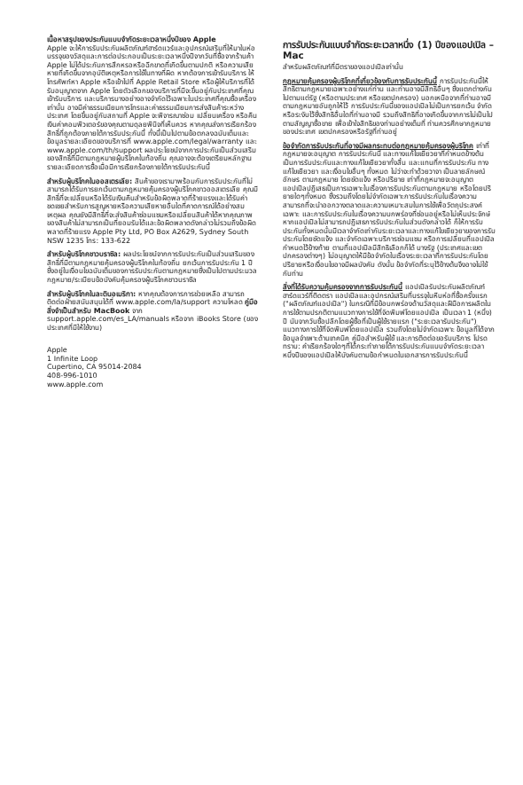เนื้อหาสรุปของประกันแบบจำกัดระยะเวลาหนึ่งปีของ Apple
Apple จะให้การรับประกันผลิตภัณฑ์ฮาร์ดแวร์และอุปกรณ์เสริมที่ให้มาในห่อบรรจุของวัสดุและการต่อประกอบเป็นระยะเวลาหนึ่งปีจากวันที่ซื้อจากร้านค้า Apple ไม่ได้ประกันการสึกหรอหรือฉีกขาดที่เกิดขึ้นตามปกติ หรือความเสียหายที่เกิดขึ้นจากอุบัติเหตุหรือการใช้ในทางที่ผิด หากต้องการเข้ารับบริการ ให้โทรศัพท์หา Apple หรือเข้าไปที่ Apple Retail Store หรือผู้ให้บริการที่ได้รับอนุญาตจาก Apple โดยตัวเลือกของบริการที่มีจะขึ้นอยู่กับประเทศที่คุณเข้ารับบริการ และบริการบางอย่างอาจจำกัดไว้เฉพาะในประเทศที่คุณซื้อเครื่องเท่านั้น อาจมีค่าธรรมเนียมการโทรและค่าธรรมเนียมการส่งสินค้าระหว่างประเทศ โดยขึ้นอยู่กับสถานที่ Apple จะพิจารณาซ่อม เปลี่ยนเครื่อง หรือคืนเงินค่าคอมพิวเตอร์ของคุณตามดุลยพินิจที่เห็นควร หากคุณส่งการเรียกร้องสิทธิ์ที่ถูกต้องภายใต้การรับประกันนี้ ทั้งนี้เป็นไปตามข้อตกลงฉบับเต็มและข้อมูลรายละเอียดของบริการที่ www.apple.com/legal/warranty และ www.apple.com/th/support ผลประโยชน์จากการประกันเป็นส่วนเสริมของสิทธิ์ที่มีตามกฎหมายผู้บริโภคในท้องถิ่น คุณอาจจะต้องเตรียมหลักฐานรายละเอียดการซื้อเมื่อมีการเรียกร้องภายใต้การรับประกันนี้
สำหรับผู้บริโภคในออสเตรเลีย: สินค้าของเรามาพร้อมกับการรับประกันที่ไม่สามารถได้รับการยกเว้นตามกฎหมายคุ้มครองผู้บริโภคชาวออสเตรเลีย คุณมีสิทธิ์ที่จะเปลี่ยนหรือได้รับเงินคืนสำหรับข้อผิดพลาดที่ร้ายแรงและได้รับค่าชดเชยสำหรับการสูญหายหรือความเสียหายอื่นใดที่คาดการณ์ได้อย่างสมเหตุผล คุณยังมีสิทธิ์ที่จะส่งสินค้าซ่อมแซมหรือเปลี่ยนสินค้าได้หากคุณภาพของสินค้าไม่สามารถเป็นที่ยอมรับได้และข้อผิดพลาดดังกล่าวไม่รวมถึงข้อผิดพลาดที่ร้ายแรง Apple Pty Ltd, PO Box A2629, Sydney South NSW 1235 โทร: 133-622
สำหรับผู้บริโภคชาวบราซิล: ผลประโยชน์จากการรับประกันเป็นส่วนเสริมของสิทธิ์ที่มีตามกฎหมายคุ้มครองผู้บริโภคในท้องถิ่น ยกเว้นการรับประกัน 1 ปี ซึ่งอยู่ในเงื่อนไขฉบับเต็มของการรับประกันตามกฎหมายซึ่งเป็นไปตามประมวลกฎหมาย/ระเบียบข้อบังคับคุ้มครองผู้บริโภคชาวบราซิล
สำหรับผู้บริโภคในละตินอเมริกา: หากคุณต้องการการช่วยเหลือ สามารถติดต่อฝ่ายสนับสนุนได้ที่ www.apple.com/la/support ความโหลด คู่มือสิ่งจำเป็นสำหรับ MacBook จาก support.apple.com/es_LA/manuals หรือจาก iBooks Store (ของประเทศที่มีให้ใช้งาน)
Apple
1 Infinite Loop
Cupertino, CA 95014-2084
408-996-1010
www.apple.com
การรับประกันแบบจำกัดระยะเวลาหนึ่ง (1) ปีของแอปเปิล – Mac
สำหรับผลิตภัณฑ์ที่มีตราของแอปเปิลเท่านั้น
กฎหมายคุ้มครองผู้บริโภคที่เกี่ยวข้องกับการรับประกันนี้ การรับประกันนี้ให้สิทธิตามกฎหมายเฉพาะอย่างแก่ท่าน และท่านอาจมีสิทธิอื่นๆ ซึ่งแตกต่างกันไปตามแต่รัฐ (หรือตามประเทศ หรือเขตปกครอง) นอกเหนือจากที่ท่านอาจมีตามกฎหมายอันถูกให้ไว้ การรับประกันนี้ของแอปเปิลไม่เป็นการยกเว้น จำกัด หรือระงับไว้ซึ่งสิทธิอื่นใดที่ท่านอาจมี รวมถึงสิทธิที่อาจเกิดขึ้นจากการไม่เป็นไปตามสัญญาซื้อขาย เพื่อเข้าใจสิทธิของท่านอย่างเต็มที่ ท่านควรศึกษากฎหมายของประเทศ เขตปกครองหรือรัฐที่ท่านอยู่
ข้อจำกัดการรับประกันที่อาจมีผลกระทบต่อกฎหมายคุ้มครองผู้บริโภค เท่าที่กฎหมายจะอนุญาต การรับประกันนี้ และทางแก้ไขเยียวยาที่กำหนดข้างต้นเป็นการรับประกันและทางแก้ไขเยียวยาทั้งสิ้น และแทนที่การรับประกัน ทางแก้ไขเยียวยา และเงื่อนไขอื่นๆ ทั้งหมด ไม่ว่าจะทำด้วยวาจา เป็นลายลักษณ์อักษร ตามกฎหมาย โดยชัดแจ้ง หรือปริยาย เท่าที่กฎหมายจะอนุญาต แอปเปิลปฏิเสธเป็นการเฉพาะในเรื่องการรับประกันตามกฎหมาย หรือโดยปริยายใดๆทั้งหมด ซึ่งรวมถึงโดยไม่จำกัดเฉพาะการรับประกันในเรื่องความสามารถที่จะนำออกวางตลาดและความเหมาะสมในการใช้เพื่อวัตถุประสงค์เฉพาะ และการรับประกันในเรื่องความบกพร่องที่ซ่อนอยู่หรือไม่เห็นประจักษ์ หากแอปเปิลไม่สามารถปฏิเสธการรับประกันในส่วนดังกล่าวได้ ก็ให้การรับประกันทั้งหมดนั้นมีเวลาจำกัดเท่ากับระยะเวลาและทางแก้ไขเยียวยาของการรับประกันโดยชัดแจ้ง และจำกัดเฉพาะบริการซ่อมแซม หรือการเปลี่ยนที่แอปเปิลกำหนดไว้ข้างท้าย ตามที่แอปเปิลมีสิทธิเลือกก็ได้ บางรัฐ (ประเทศและเขตปกครองต่างๆ) ไม่อนุญาตให้มีข้อจำกัดในเรื่องระยะเวลาที่การรับประกันโดยปริยายหรือเงื่อนไขอาจมีผลบังคับ ดังนั้น ข้อจำกัดที่ระบุไว้ข้างต้นจึงอาจไม่ใช้กับท่าน
สิ่งที่ได้รับความคุ้มครองจากการรับประกันนี้ แอปเปิลรับประกันผลิตภัณฑ์ฮาร์ดแวร์ที่ติดตรา แอปเปิลและอุปกรณ์เสริมที่บรรจุในหีบห่อที่ซื้อครั้งแรก ("ผลิตภัณฑ์แอปเปิล") ในกรณีที่มีข้อบกพร่องด้านวัสดุและฝีมือการผลิตในการใช้ตามปรกติตามแนวทางการใช้ที่จัดพิมพ์โดยแอปเปิล เป็นเวลา 1 (หนึ่ง) ปี นับจากวันซื้อปลีกโดยผู้ซื้อที่เป็นผู้ใช้รายแรก ("ระยะเวลารับประกัน") แนวทางการใช้ที่จัดพิมพ์โดยแอปเปิล รวมถึงโดยไม่จำกัดเฉพาะ ข้อมูลที่ได้จากข้อมูลจำเพาะด้านเทคนิค คู่มือสำหรับผู้ใช้ และการติดต่อขอรับบริการ โปรดทราบ: คำเรียกร้องใดๆที่ได้กระทำภายใต้การรับประกันแบบจำกัดระยะเวลาหนึ่งปีของแอปเปิลให้บังคับตามข้อกำหนดในเอกสารการรับประกันนี้